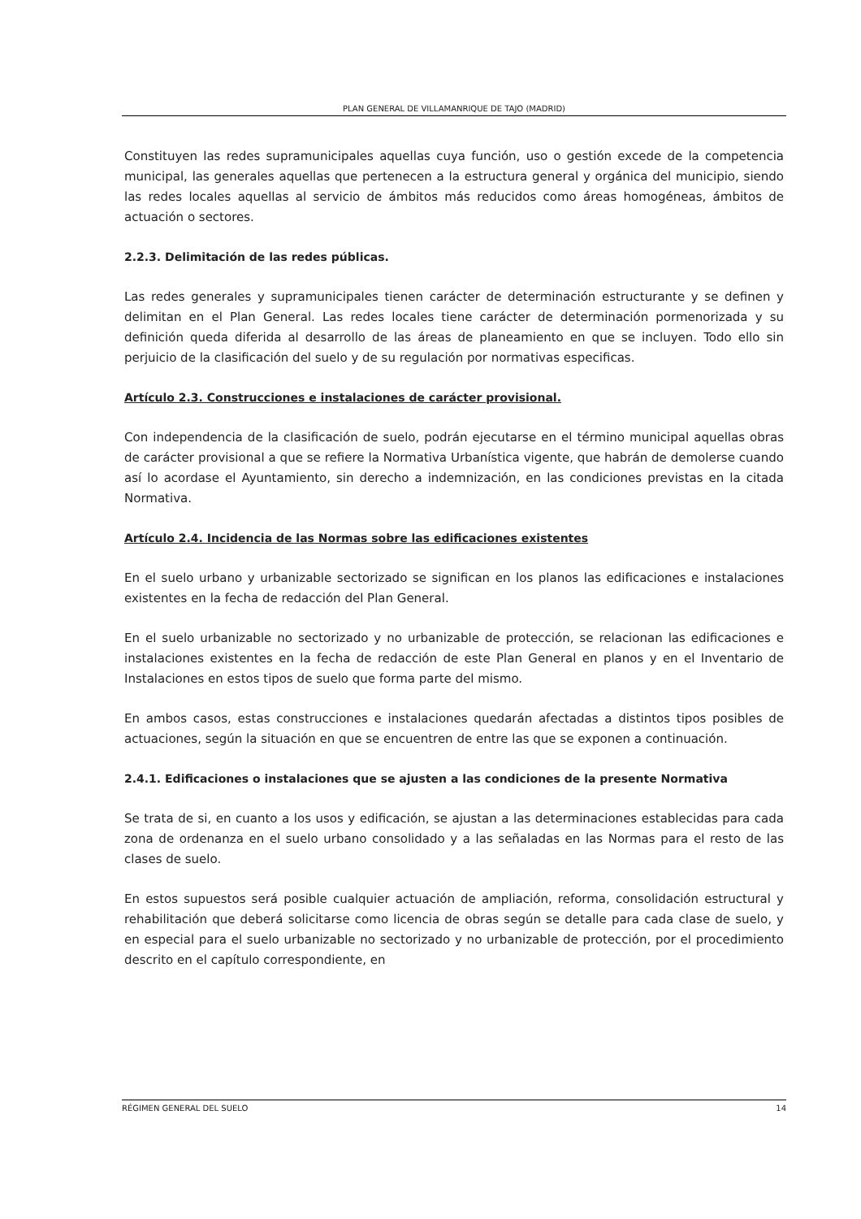PLAN GENERAL DE VILLAMANRIQUE DE TAJO (MADRID)
Constituyen las redes supramunicipales aquellas cuya función, uso o gestión excede de la competencia municipal, las generales aquellas que pertenecen a la estructura general y orgánica del municipio, siendo las redes locales aquellas al servicio de ámbitos más reducidos como áreas homogéneas, ámbitos de actuación o sectores.
2.2.3. Delimitación de las redes públicas.
Las redes generales y supramunicipales tienen carácter de determinación estructurante y se definen y delimitan en el Plan General. Las redes locales tiene carácter de determinación pormenorizada y su definición queda diferida al desarrollo de las áreas de planeamiento en que se incluyen. Todo ello sin perjuicio de la clasificación del suelo y de su regulación por normativas especificas.
Artículo 2.3. Construcciones e instalaciones de carácter provisional.
Con independencia de la clasificación de suelo, podrán ejecutarse en el término municipal aquellas obras de carácter provisional a que se refiere la Normativa Urbanística vigente, que habrán de demolerse cuando así lo acordase el Ayuntamiento, sin derecho a indemnización, en las condiciones previstas en la citada Normativa.
Artículo 2.4. Incidencia de las Normas sobre las edificaciones existentes
En el suelo urbano y urbanizable sectorizado se significan en los planos las edificaciones e instalaciones existentes en la fecha de redacción del Plan General.
En el suelo urbanizable no sectorizado y no urbanizable de protección, se relacionan las edificaciones e instalaciones existentes en la fecha de redacción de este Plan General en planos y en el Inventario de Instalaciones en estos tipos de suelo que forma parte del mismo.
En ambos casos, estas construcciones e instalaciones quedarán afectadas a distintos tipos posibles de actuaciones, según la situación en que se encuentren de entre las que se exponen a continuación.
2.4.1. Edificaciones o instalaciones que se ajusten a las condiciones de la presente Normativa
Se trata de si, en cuanto a los usos y edificación, se ajustan a las determinaciones establecidas para cada zona de ordenanza en el suelo urbano consolidado y a las señaladas en las Normas para el resto de las clases de suelo.
En estos supuestos será posible cualquier actuación de ampliación, reforma, consolidación estructural y rehabilitación que deberá solicitarse como licencia de obras según se detalle para cada clase de suelo, y en especial para el suelo urbanizable no sectorizado y no urbanizable de protección, por el procedimiento descrito en el capítulo correspondiente, en
RÉGIMEN GENERAL DEL SUELO 14